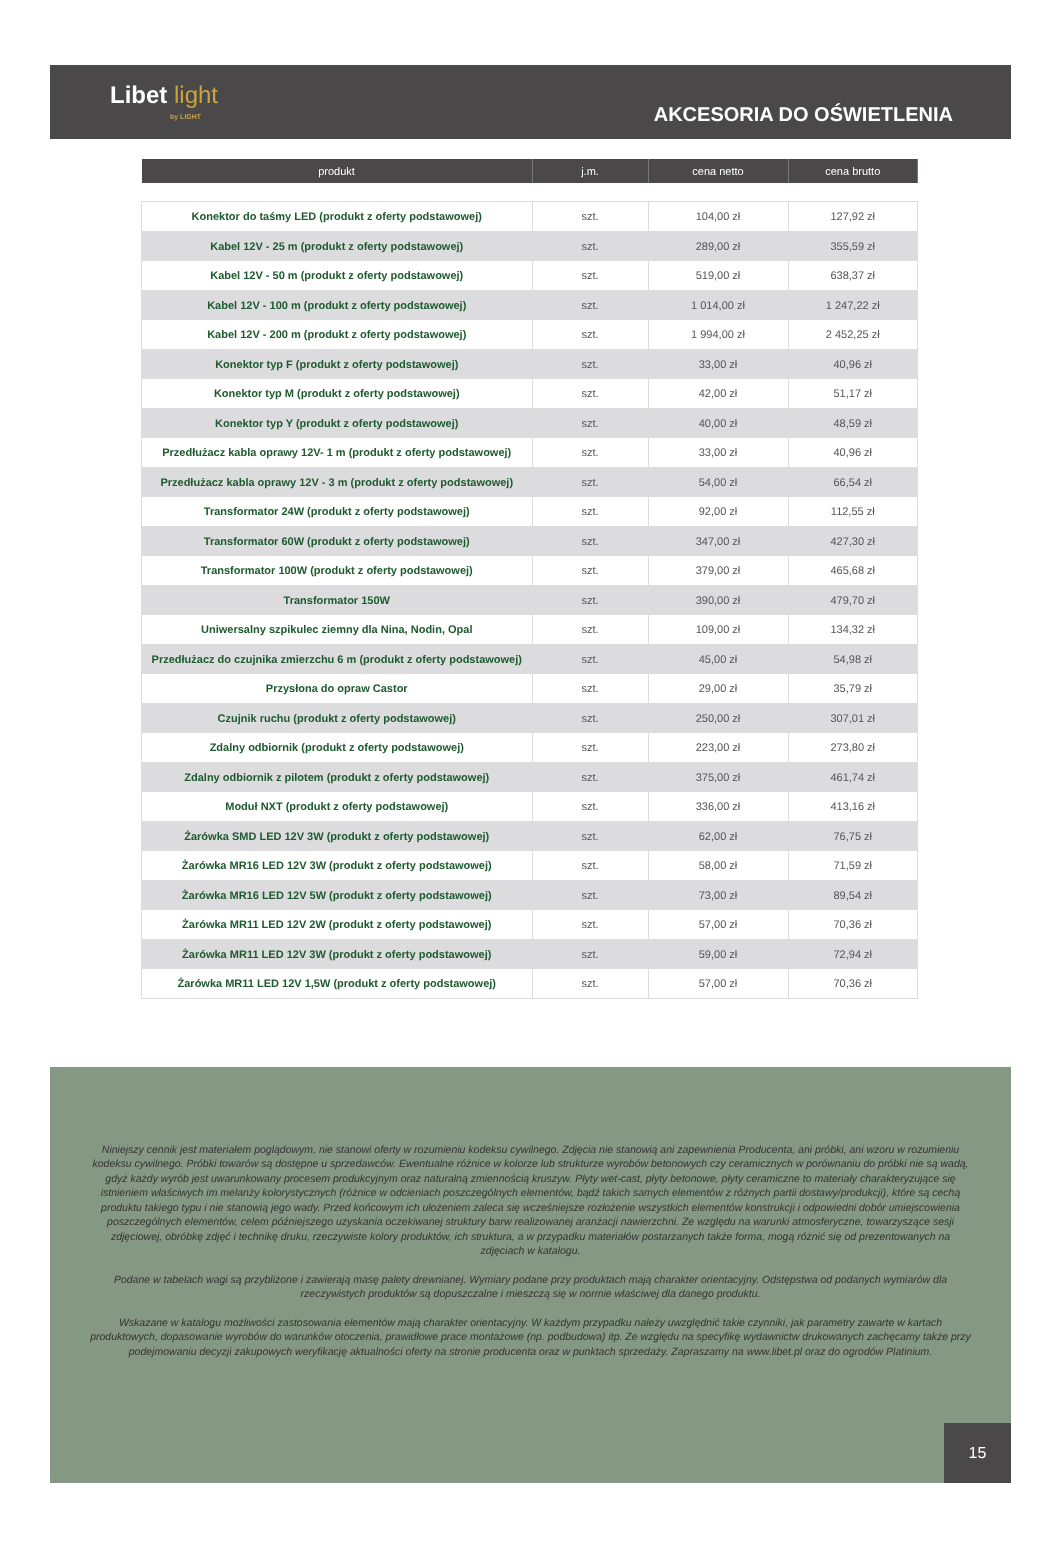Libet light
by LIGHT
AKCESORIA DO OŚWIETLENIA
| produkt | j.m. | cena netto | cena brutto |
| --- | --- | --- | --- |
| Konektor do taśmy LED (produkt z oferty podstawowej) | szt. | 104,00 zł | 127,92 zł |
| Kabel 12V - 25 m (produkt z oferty podstawowej) | szt. | 289,00 zł | 355,59 zł |
| Kabel 12V - 50 m (produkt z oferty podstawowej) | szt. | 519,00 zł | 638,37 zł |
| Kabel 12V - 100 m (produkt z oferty podstawowej) | szt. | 1 014,00 zł | 1 247,22 zł |
| Kabel 12V - 200 m (produkt z oferty podstawowej) | szt. | 1 994,00 zł | 2 452,25 zł |
| Konektor typ F (produkt z oferty podstawowej) | szt. | 33,00 zł | 40,96 zł |
| Konektor typ M (produkt z oferty podstawowej) | szt. | 42,00 zł | 51,17 zł |
| Konektor typ Y (produkt z oferty podstawowej) | szt. | 40,00 zł | 48,59 zł |
| Przedłużacz kabla oprawy 12V- 1 m (produkt z oferty podstawowej) | szt. | 33,00 zł | 40,96 zł |
| Przedłużacz kabla oprawy 12V - 3 m (produkt z oferty podstawowej) | szt. | 54,00 zł | 66,54 zł |
| Transformator 24W (produkt z oferty podstawowej) | szt. | 92,00 zł | 112,55 zł |
| Transformator 60W (produkt z oferty podstawowej) | szt. | 347,00 zł | 427,30 zł |
| Transformator 100W (produkt z oferty podstawowej) | szt. | 379,00 zł | 465,68 zł |
| Transformator 150W | szt. | 390,00 zł | 479,70 zł |
| Uniwersalny szpikulec ziemny dla Nina, Nodin, Opal | szt. | 109,00 zł | 134,32 zł |
| Przedłużacz do czujnika zmierzchu 6 m (produkt z oferty podstawowej) | szt. | 45,00 zł | 54,98 zł |
| Przysłona do opraw Castor | szt. | 29,00 zł | 35,79 zł |
| Czujnik ruchu (produkt z oferty podstawowej) | szt. | 250,00 zł | 307,01 zł |
| Zdalny odbiornik (produkt z oferty podstawowej) | szt. | 223,00 zł | 273,80 zł |
| Zdalny odbiornik z pilotem (produkt z oferty podstawowej) | szt. | 375,00 zł | 461,74 zł |
| Moduł NXT (produkt z oferty podstawowej) | szt. | 336,00 zł | 413,16 zł |
| Żarówka SMD LED 12V 3W (produkt z oferty podstawowej) | szt. | 62,00 zł | 76,75 zł |
| Żarówka MR16 LED 12V 3W (produkt z oferty podstawowej) | szt. | 58,00 zł | 71,59 zł |
| Żarówka MR16 LED 12V 5W (produkt z oferty podstawowej) | szt. | 73,00 zł | 89,54 zł |
| Żarówka MR11 LED 12V 2W (produkt z oferty podstawowej) | szt. | 57,00 zł | 70,36 zł |
| Żarówka MR11 LED 12V 3W (produkt z oferty podstawowej) | szt. | 59,00 zł | 72,94 zł |
| Żarówka MR11 LED 12V 1,5W (produkt z oferty podstawowej) | szt. | 57,00 zł | 70,36 zł |
Niniejszy cennik jest materiałem poglądowym, nie stanowi oferty w rozumieniu kodeksu cywilnego. Zdjęcia nie stanowią ani zapewnienia Producenta, ani próbki, ani wzoru w rozumieniu kodeksu cywilnego. Próbki towarów są dostępne u sprzedawców. Ewentualne różnice w kolorze lub strukturze wyrobów betonowych czy ceramicznych w porównaniu do próbki nie są wadą, gdyż każdy wyrób jest uwarunkowany procesem produkcyjnym oraz naturalną zmiennością kruszyw. Płyty wet-cast, płyty betonowe, płyty ceramiczne to materiały charakteryzujące się istnieniem właściwych im melanży kolorystycznych (różnice w odcieniach poszczególnych elementów, bądź takich samych elementów z różnych partii dostawy/produkcji), które są cechą produktu takiego typu i nie stanowią jego wady. Przed końcowym ich ułożeniem zaleca się wcześniejsze rozłożenie wszystkich elementów konstrukcji i odpowiedni dobór umiejscowienia poszczególnych elementów, celem późniejszego uzyskania oczekiwanej struktury barw realizowanej aranżacji nawierzchni. Ze względu na warunki atmosferyczne, towarzyszące sesji zdjęciowej, obróbkę zdjęć i technikę druku, rzeczywiste kolory produktów, ich struktura, a w przypadku materiałów postarzanych także forma, mogą różnić się od prezentowanych na zdjęciach w katalogu.
Podane w tabelach wagi są przybliżone i zawierają masę palety drewnianej. Wymiary podane przy produktach mają charakter orientacyjny. Odstępstwa od podanych wymiarów dla rzeczywistych produktów są dopuszczalne i mieszczą się w normie właściwej dla danego produktu.
Wskazane w katalogu możliwości zastosowania elementów mają charakter orientacyjny. W każdym przypadku należy uwzględnić takie czynniki, jak parametry zawarte w kartach produktowych, dopasowanie wyrobów do warunków otoczenia, prawidłowe prace montażowe (np. podbudowa) itp. Ze względu na specyfikę wydawnictw drukowanych zachęcamy także przy podejmowaniu decyzji zakupowych weryfikację aktualności oferty na stronie producenta oraz w punktach sprzedaży. Zapraszamy na www.libet.pl oraz do ogrodów Platinium.
15